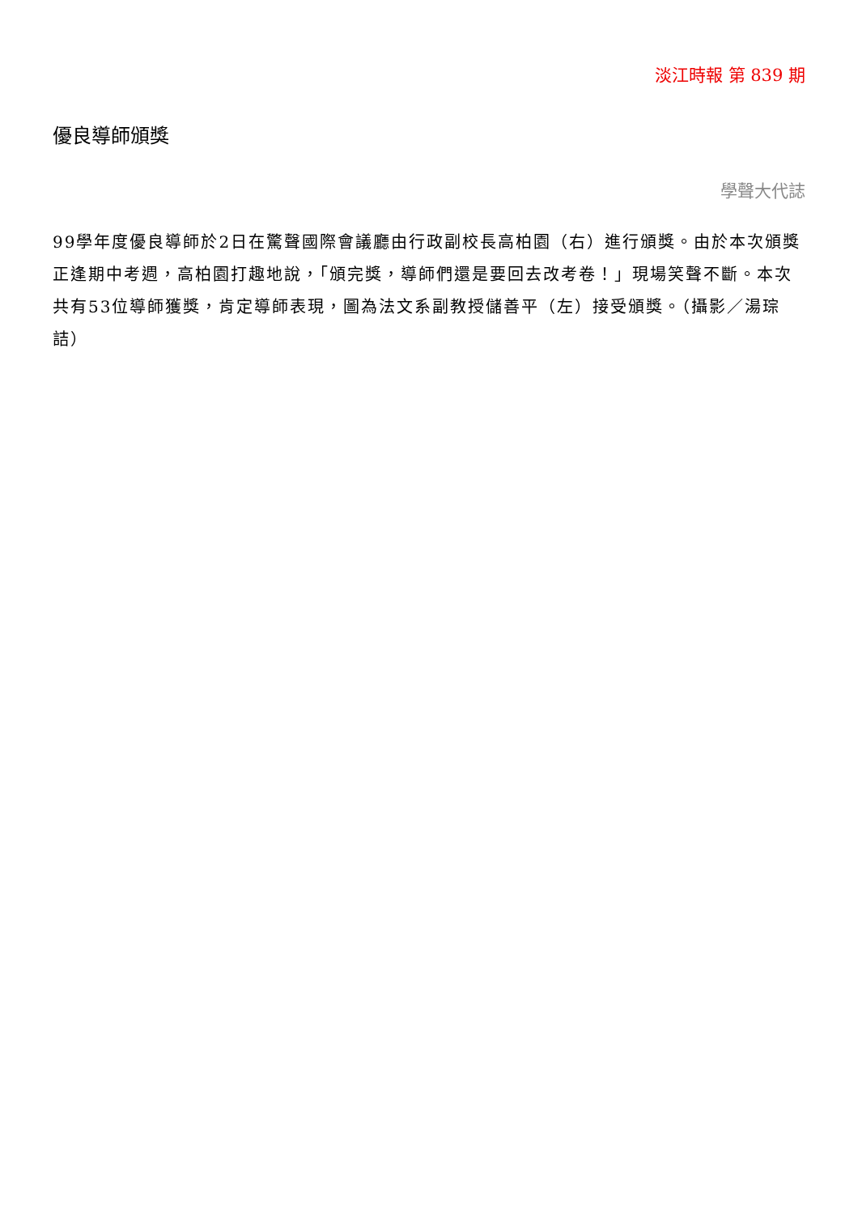淡江時報 第 839 期
優良導師頒獎
學聲大代誌
99學年度優良導師於2日在驚聲國際會議廳由行政副校長高柏園（右）進行頒獎。由於本次頒獎正逢期中考週，高柏園打趣地說，「頒完獎，導師們還是要回去改考卷！」現場笑聲不斷。本次共有53位導師獲獎，肯定導師表現，圖為法文系副教授儲善平（左）接受頒獎。（攝影／湯琮詰）